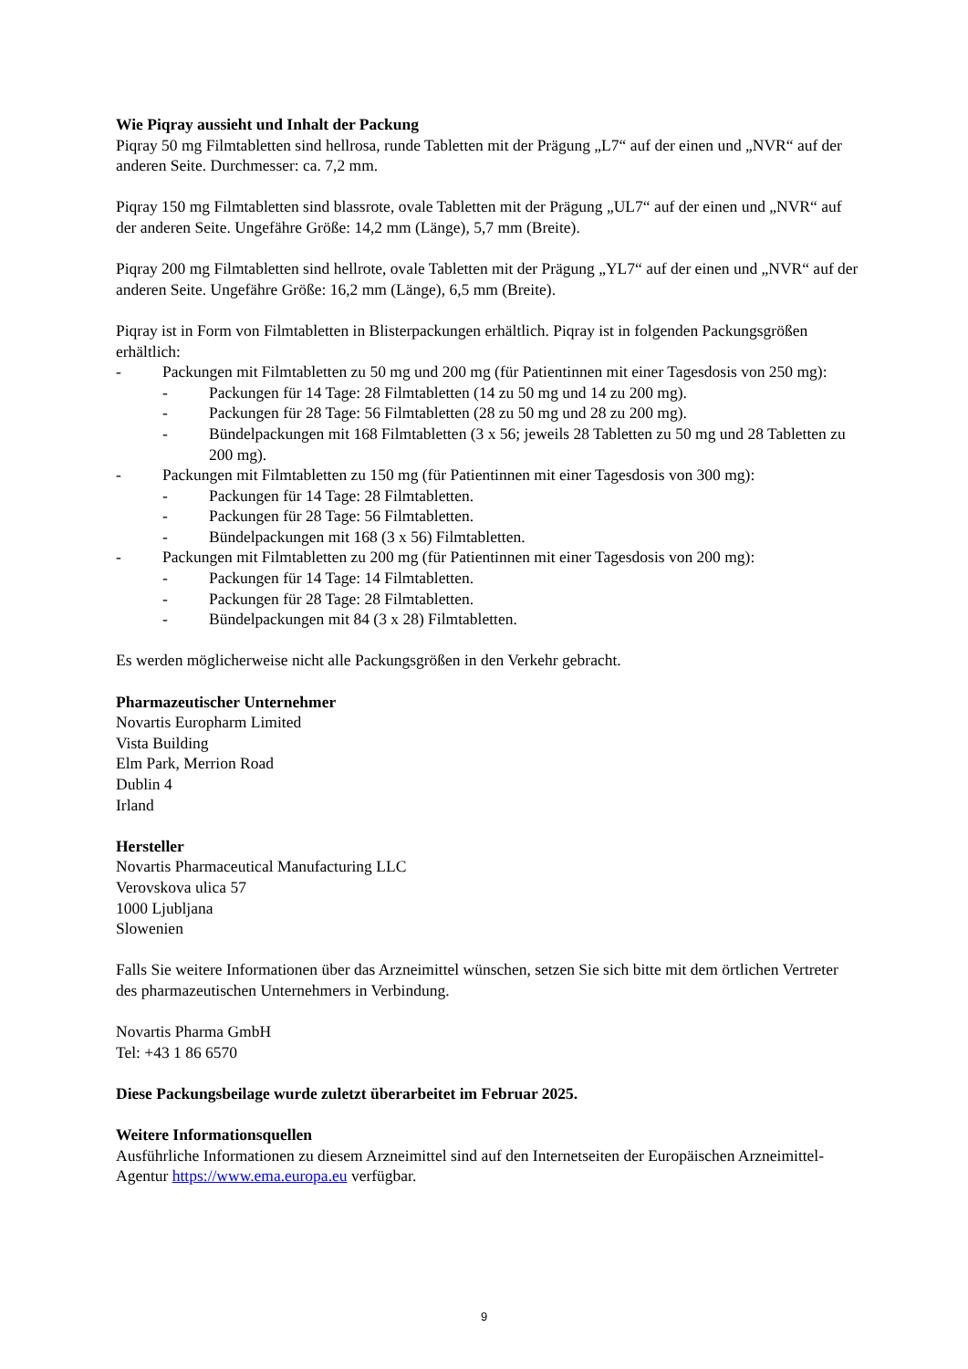Wie Piqray aussieht und Inhalt der Packung
Piqray 50 mg Filmtabletten sind hellrosa, runde Tabletten mit der Prägung „L7“ auf der einen und „NVR“ auf der anderen Seite. Durchmesser: ca. 7,2 mm.
Piqray 150 mg Filmtabletten sind blassrote, ovale Tabletten mit der Prägung „UL7“ auf der einen und „NVR“ auf der anderen Seite. Ungefähre Größe: 14,2 mm (Länge), 5,7 mm (Breite).
Piqray 200 mg Filmtabletten sind hellrote, ovale Tabletten mit der Prägung „YL7“ auf der einen und „NVR“ auf der anderen Seite. Ungefähre Größe: 16,2 mm (Länge), 6,5 mm (Breite).
Piqray ist in Form von Filmtabletten in Blisterpackungen erhältlich. Piqray ist in folgenden Packungsgrößen erhältlich:
- Packungen mit Filmtabletten zu 50 mg und 200 mg (für Patientinnen mit einer Tagesdosis von 250 mg):
- Packungen für 14 Tage: 28 Filmtabletten (14 zu 50 mg und 14 zu 200 mg).
- Packungen für 28 Tage: 56 Filmtabletten (28 zu 50 mg und 28 zu 200 mg).
- Bündelpackungen mit 168 Filmtabletten (3 x 56; jeweils 28 Tabletten zu 50 mg und 28 Tabletten zu 200 mg).
- Packungen mit Filmtabletten zu 150 mg (für Patientinnen mit einer Tagesdosis von 300 mg):
- Packungen für 14 Tage: 28 Filmtabletten.
- Packungen für 28 Tage: 56 Filmtabletten.
- Bündelpackungen mit 168 (3 x 56) Filmtabletten.
- Packungen mit Filmtabletten zu 200 mg (für Patientinnen mit einer Tagesdosis von 200 mg):
- Packungen für 14 Tage: 14 Filmtabletten.
- Packungen für 28 Tage: 28 Filmtabletten.
- Bündelpackungen mit 84 (3 x 28) Filmtabletten.
Es werden möglicherweise nicht alle Packungsgrößen in den Verkehr gebracht.
Pharmazeutischer Unternehmer
Novartis Europharm Limited
Vista Building
Elm Park, Merrion Road
Dublin 4
Irland
Hersteller
Novartis Pharmaceutical Manufacturing LLC
Verovskova ulica 57
1000 Ljubljana
Slowenien
Falls Sie weitere Informationen über das Arzneimittel wünschen, setzen Sie sich bitte mit dem örtlichen Vertreter des pharmazeutischen Unternehmers in Verbindung.
Novartis Pharma GmbH
Tel: +43 1 86 6570
Diese Packungsbeilage wurde zuletzt überarbeitet im Februar 2025.
Weitere Informationsquellen
Ausführliche Informationen zu diesem Arzneimittel sind auf den Internetseiten der Europäischen Arzneimittel-Agentur https://www.ema.europa.eu verfügbar.
9